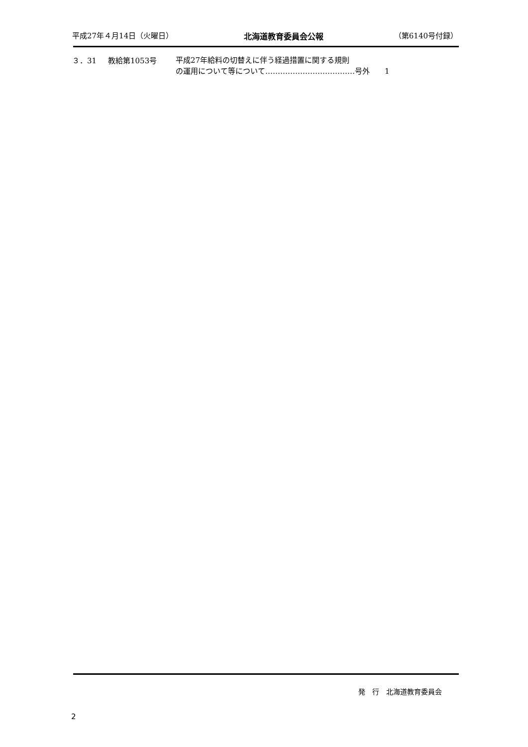平成27年４月14日（火曜日） 北海道教育委員会公報 （第6140号付録）
３．31 教給第1053号
平成27年給料の切替えに伴う経過措置に関する規則
の運用について等について………………………………号外　　1
発　行　北海道教育委員会
2